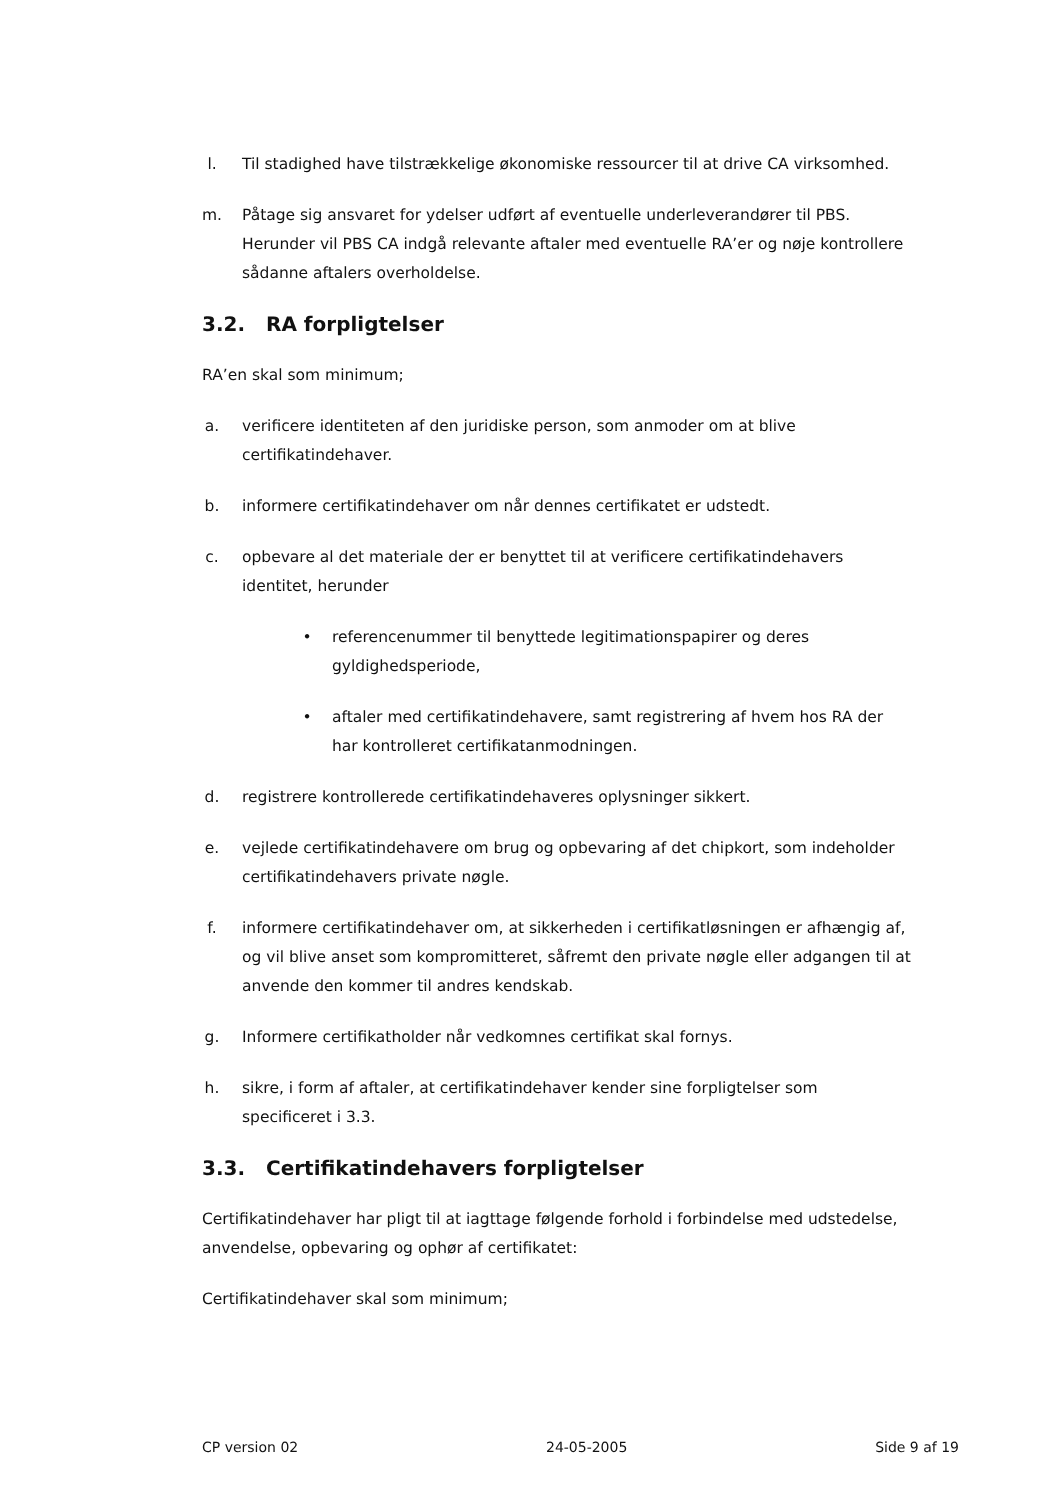l. Til stadighed have tilstrækkelige økonomiske ressourcer til at drive CA virksomhed.
m. Påtage sig ansvaret for ydelser udført af eventuelle underleverandører til PBS. Herunder vil PBS CA indgå relevante aftaler med eventuelle RA’er og nøje kontrollere sådanne aftalers overholdelse.
3.2. RA forpligtelser
RA’en skal som minimum;
a. verificere identiteten af den juridiske person, som anmoder om at blive certifikatindehaver.
b. informere certifikatindehaver om når dennes certifikatet er udstedt.
c. opbevare al det materiale der er benyttet til at verificere certifikatindehavers identitet, herunder
• referencenummer til benyttede legitimationspapirer og deres gyldighedsperiode,
• aftaler med certifikatindehavere, samt registrering af hvem hos RA der har kontrolleret certifikatanmodningen.
d. registrere kontrollerede certifikatindehaveres oplysninger sikkert.
e. vejlede certifikatindehavere om brug og opbevaring af det chipkort, som indeholder certifikatindehavers private nøgle.
f. informere certifikatindehaver om, at sikkerheden i certifikatløsningen er afhængig af, og vil blive anset som kompromitteret, såfremt den private nøgle eller adgangen til at anvende den kommer til andres kendskab.
g. Informere certifikatholder når vedkomnes certifikat skal fornys.
h. sikre, i form af aftaler, at certifikatindehaver kender sine forpligtelser som specificeret i 3.3.
3.3. Certifikatindehavers forpligtelser
Certifikatindehaver har pligt til at iagttage følgende forhold i forbindelse med udstedelse, anvendelse, opbevaring og ophør af certifikatet:
Certifikatindehaver skal som minimum;
CP version 02 24-05-2005 Side 9 af 19